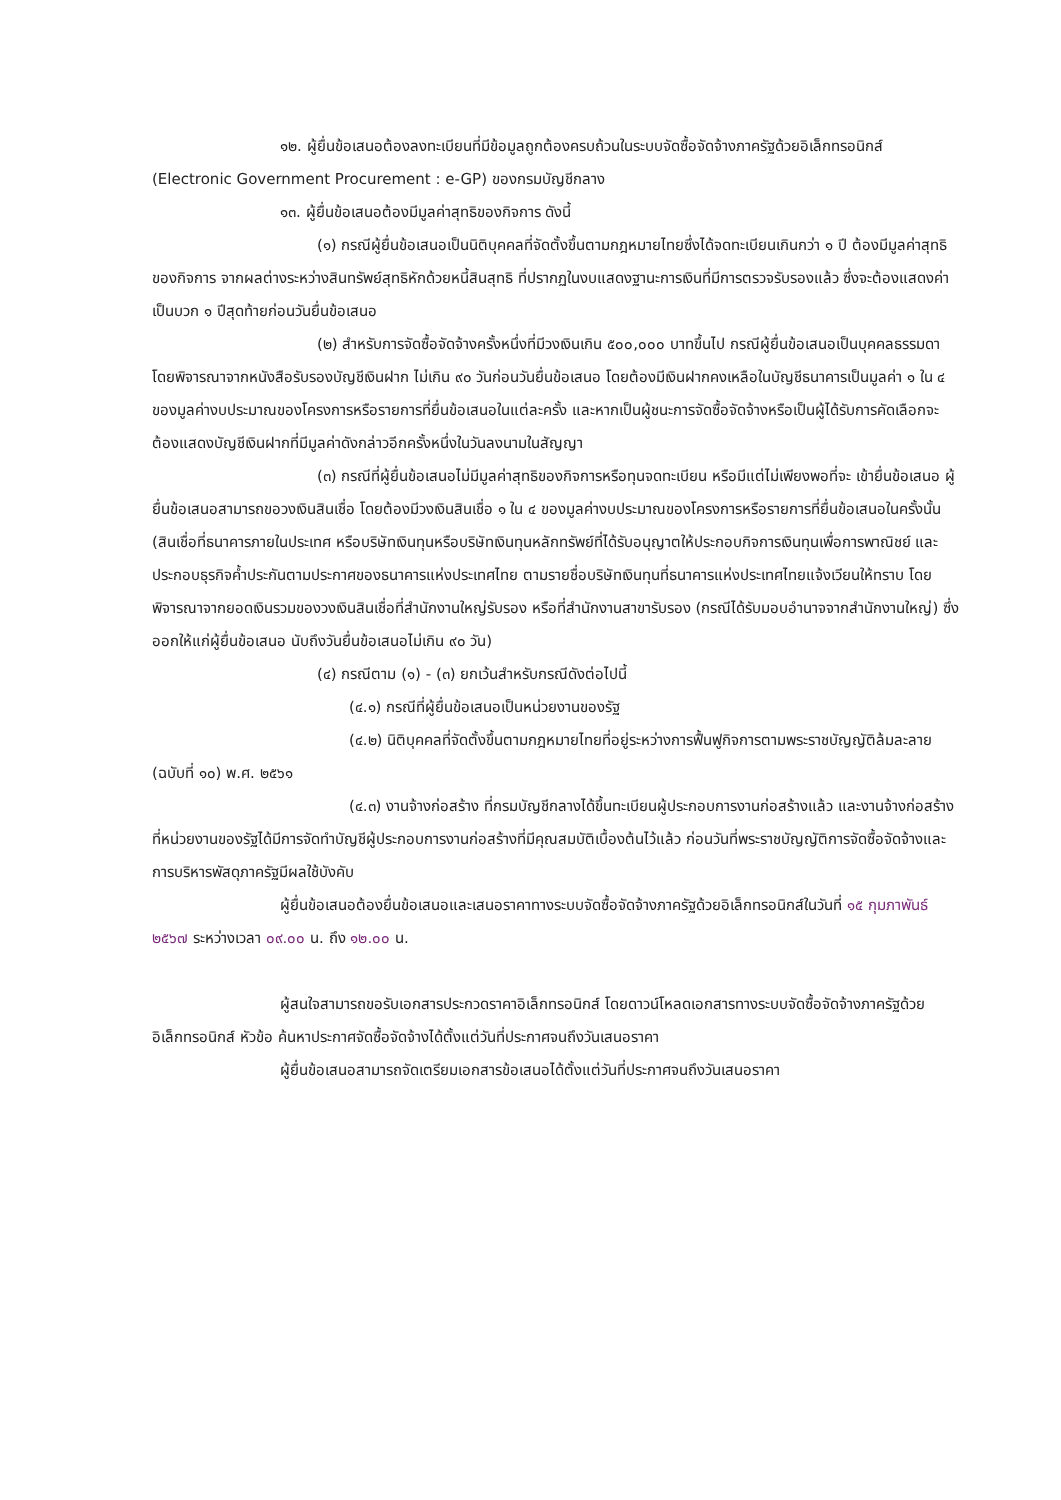๑๒. ผู้ยื่นข้อเสนอต้องลงทะเบียนที่มีข้อมูลถูกต้องครบถ้วนในระบบจัดซื้อจัดจ้างภาครัฐด้วยอิเล็กทรอนิกส์ (Electronic Government Procurement : e-GP) ของกรมบัญชีกลาง
๑๓. ผู้ยื่นข้อเสนอต้องมีมูลค่าสุทธิของกิจการ ดังนี้
(๑) กรณีผู้ยื่นข้อเสนอเป็นนิติบุคคลที่จัดตั้งขึ้นตามกฎหมายไทยซึ่งได้จดทะเบียนเกินกว่า ๑ ปี ต้องมีมูลค่าสุทธิของกิจการ จากผลต่างระหว่างสินทรัพย์สุทธิหักด้วยหนี้สินสุทธิ ที่ปรากฏในงบแสดงฐานะการเงินที่มีการตรวจรับรองแล้ว ซึ่งจะต้องแสดงค่าเป็นบวก ๑ ปีสุดท้ายก่อนวันยื่นข้อเสนอ
(๒) สำหรับการจัดซื้อจัดจ้างครั้งหนึ่งที่มีวงเงินเกิน ๕๐๐,๐๐๐ บาทขึ้นไป กรณีผู้ยื่นข้อเสนอเป็นบุคคลธรรมดา โดยพิจารณาจากหนังสือรับรองบัญชีเงินฝาก ไม่เกิน ๙๐ วันก่อนวันยื่นข้อเสนอ โดยต้องมีเงินฝากคงเหลือในบัญชีธนาคารเป็นมูลค่า ๑ ใน ๔ ของมูลค่างบประมาณของโครงการหรือรายการที่ยื่นข้อเสนอในแต่ละครั้ง และหากเป็นผู้ชนะการจัดซื้อจัดจ้างหรือเป็นผู้ได้รับการคัดเลือกจะต้องแสดงบัญชีเงินฝากที่มีมูลค่าดังกล่าวอีกครั้งหนึ่งในวันลงนามในสัญญา
(๓) กรณีที่ผู้ยื่นข้อเสนอไม่มีมูลค่าสุทธิของกิจการหรือทุนจดทะเบียน หรือมีแต่ไม่เพียงพอที่จะ เข้ายื่นข้อเสนอ ผู้ยื่นข้อเสนอสามารถขอวงเงินสินเชื่อ โดยต้องมีวงเงินสินเชื่อ ๑ ใน ๔ ของมูลค่างบประมาณของโครงการหรือรายการที่ยื่นข้อเสนอในครั้งนั้น (สินเชื่อที่ธนาคารภายในประเทศ หรือบริษัทเงินทุนหรือบริษัทเงินทุนหลักทรัพย์ที่ได้รับอนุญาตให้ประกอบกิจการเงินทุนเพื่อการพาณิชย์ และประกอบธุรกิจค้ำประกันตามประกาศของธนาคารแห่งประเทศไทย ตามรายชื่อบริษัทเงินทุนที่ธนาคารแห่งประเทศไทยแจ้งเวียนให้ทราบ โดยพิจารณาจากยอดเงินรวมของวงเงินสินเชื่อที่สำนักงานใหญ่รับรอง หรือที่สำนักงานสาขารับรอง (กรณีได้รับมอบอำนาจจากสำนักงานใหญ่) ซึ่งออกให้แก่ผู้ยื่นข้อเสนอ นับถึงวันยื่นข้อเสนอไม่เกิน ๙๐ วัน)
(๔) กรณีตาม (๑) - (๓) ยกเว้นสำหรับกรณีดังต่อไปนี้
(๔.๑) กรณีที่ผู้ยื่นข้อเสนอเป็นหน่วยงานของรัฐ
(๔.๒) นิติบุคคลที่จัดตั้งขึ้นตามกฎหมายไทยที่อยู่ระหว่างการฟื้นฟูกิจการตามพระราชบัญญัติล้มละลาย (ฉบับที่ ๑๐) พ.ศ. ๒๕๖๑
(๔.๓) งานจ้างก่อสร้าง ที่กรมบัญชีกลางได้ขึ้นทะเบียนผู้ประกอบการงานก่อสร้างแล้ว และงานจ้างก่อสร้างที่หน่วยงานของรัฐได้มีการจัดทำบัญชีผู้ประกอบการงานก่อสร้างที่มีคุณสมบัติเบื้องต้นไว้แล้ว ก่อนวันที่พระราชบัญญัติการจัดซื้อจัดจ้างและการบริหารพัสดุภาครัฐมีผลใช้บังคับ
ผู้ยื่นข้อเสนอต้องยื่นข้อเสนอและเสนอราคาทางระบบจัดซื้อจัดจ้างภาครัฐด้วยอิเล็กทรอนิกส์ในวันที่ ๑๕ กุมภาพันธ์ ๒๕๖๗ ระหว่างเวลา ๐๙.๐๐ น. ถึง ๑๒.๐๐ น.
ผู้สนใจสามารถขอรับเอกสารประกวดราคาอิเล็กทรอนิกส์ โดยดาวน์โหลดเอกสารทางระบบจัดซื้อจัดจ้างภาครัฐด้วยอิเล็กทรอนิกส์ หัวข้อ ค้นหาประกาศจัดซื้อจัดจ้างได้ตั้งแต่วันที่ประกาศจนถึงวันเสนอราคา
ผู้ยื่นข้อเสนอสามารถจัดเตรียมเอกสารข้อเสนอได้ตั้งแต่วันที่ประกาศจนถึงวันเสนอราคา